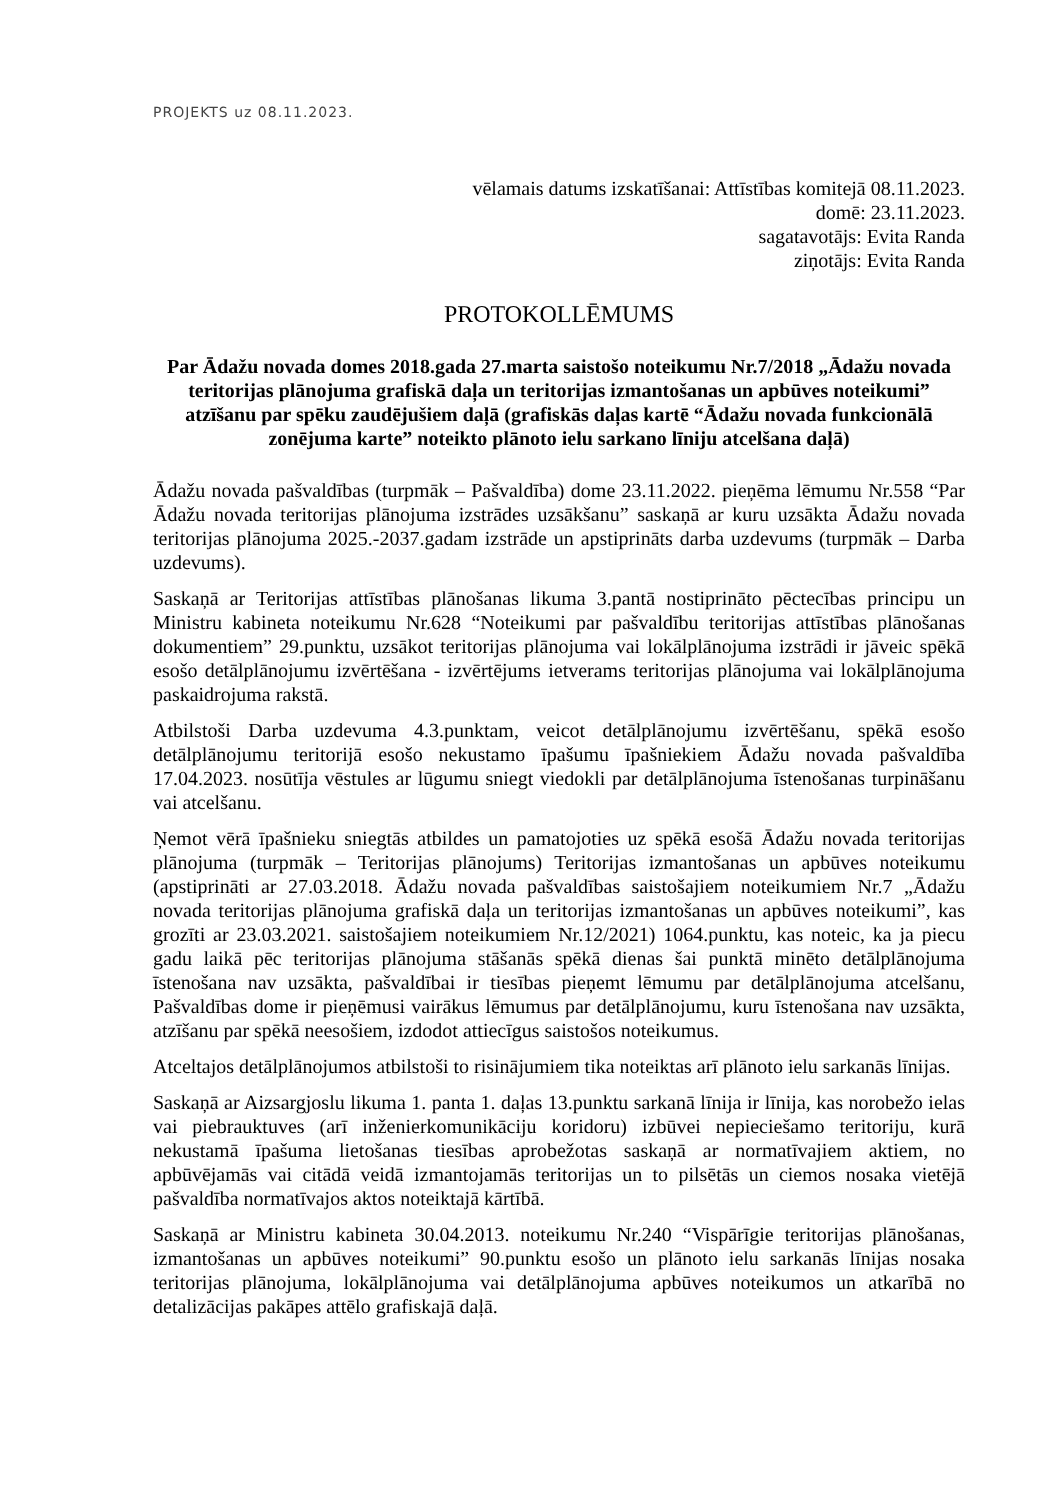PROJEKTS uz 08.11.2023.
vēlamais datums izskatīšanai: Attīstības komitejā 08.11.2023.
domē: 23.11.2023.
sagatavotājs: Evita Randa
ziņotājs: Evita Randa
PROTOKOLLĒMUMS
Par Ādažu novada domes 2018.gada 27.marta saistošo noteikumu Nr.7/2018 „Ādažu novada teritorijas plānojuma grafiskā daļa un teritorijas izmantošanas un apbūves noteikumi” atzīšanu par spēku zaudējušiem daļā (grafiskās daļas kartē “Ādažu novada funkcionālā zonējuma karte” noteikto plānoto ielu sarkano līniju atcelšana daļā)
Ādažu novada pašvaldības (turpmāk – Pašvaldība) dome 23.11.2022. pieņēma lēmumu Nr.558 “Par Ādažu novada teritorijas plānojuma izstrādes uzsākšanu” saskaņā ar kuru uzsākta Ādažu novada teritorijas plānojuma 2025.-2037.gadam izstrāde un apstiprināts darba uzdevums (turpmāk – Darba uzdevums).
Saskaņā ar Teritorijas attīstības plānošanas likuma 3.pantā nostiprināto pēctecības principu un Ministru kabineta noteikumu Nr.628 “Noteikumi par pašvaldību teritorijas attīstības plānošanas dokumentiem” 29.punktu, uzsākot teritorijas plānojuma vai lokālplānojuma izstrādi ir jāveic spēkā esošo detālplānojumu izvērtēšana - izvērtējums ietverams teritorijas plānojuma vai lokālplānojuma paskaidrojuma rakstā.
Atbilstoši Darba uzdevuma 4.3.punktam, veicot detālplānojumu izvērtēšanu, spēkā esošo detālplānojumu teritorijā esošo nekustamo īpašumu īpašniekiem Ādažu novada pašvaldība 17.04.2023. nosūtīja vēstules ar lūgumu sniegt viedokli par detālplānojuma īstenošanas turpināšanu vai atcelšanu.
Ņemot vērā īpašnieku sniegtās atbildes un pamatojoties uz spēkā esošā Ādažu novada teritorijas plānojuma (turpmāk – Teritorijas plānojums) Teritorijas izmantošanas un apbūves noteikumu (apstiprināti ar 27.03.2018. Ādažu novada pašvaldības saistošajiem noteikumiem Nr.7 „Ādažu novada teritorijas plānojuma grafiskā daļa un teritorijas izmantošanas un apbūves noteikumi”, kas grozīti ar 23.03.2021. saistošajiem noteikumiem Nr.12/2021) 1064.punktu, kas noteic, ka ja piecu gadu laikā pēc teritorijas plānojuma stāšanās spēkā dienas šai punktā minēto detālplānojuma īstenošana nav uzsākta, pašvaldībai ir tiesības pieņemt lēmumu par detālplānojuma atcelšanu, Pašvaldības dome ir pieņēmusi vairākus lēmumus par detālplānojumu, kuru īstenošana nav uzsākta, atzīšanu par spēkā neesošiem, izdodot attiecīgus saistošos noteikumus.
Atceltajos detālplānojumos atbilstoši to risinājumiem tika noteiktas arī plānoto ielu sarkanās līnijas.
Saskaņā ar Aizsargjoslu likuma 1. panta 1. daļas 13.punktu sarkanā līnija ir līnija, kas norobežo ielas vai piebrauktuves (arī inženierkomunikāciju koridoru) izbūvei nepieciešamo teritoriju, kurā nekustamā īpašuma lietošanas tiesības aprobežotas saskaņā ar normatīvajiem aktiem, no apbūvējamās vai citādā veidā izmantojamās teritorijas un to pilsētās un ciemos nosaka vietējā pašvaldība normatīvajos aktos noteiktajā kārtībā.
Saskaņā ar Ministru kabineta 30.04.2013. noteikumu Nr.240 “Vispārīgie teritorijas plānošanas, izmantošanas un apbūves noteikumi” 90.punktu esošo un plānoto ielu sarkanās līnijas nosaka teritorijas plānojuma, lokālplānojuma vai detālplānojuma apbūves noteikumos un atkarībā no detalizācijas pakāpes attēlo grafiskajā daļā.